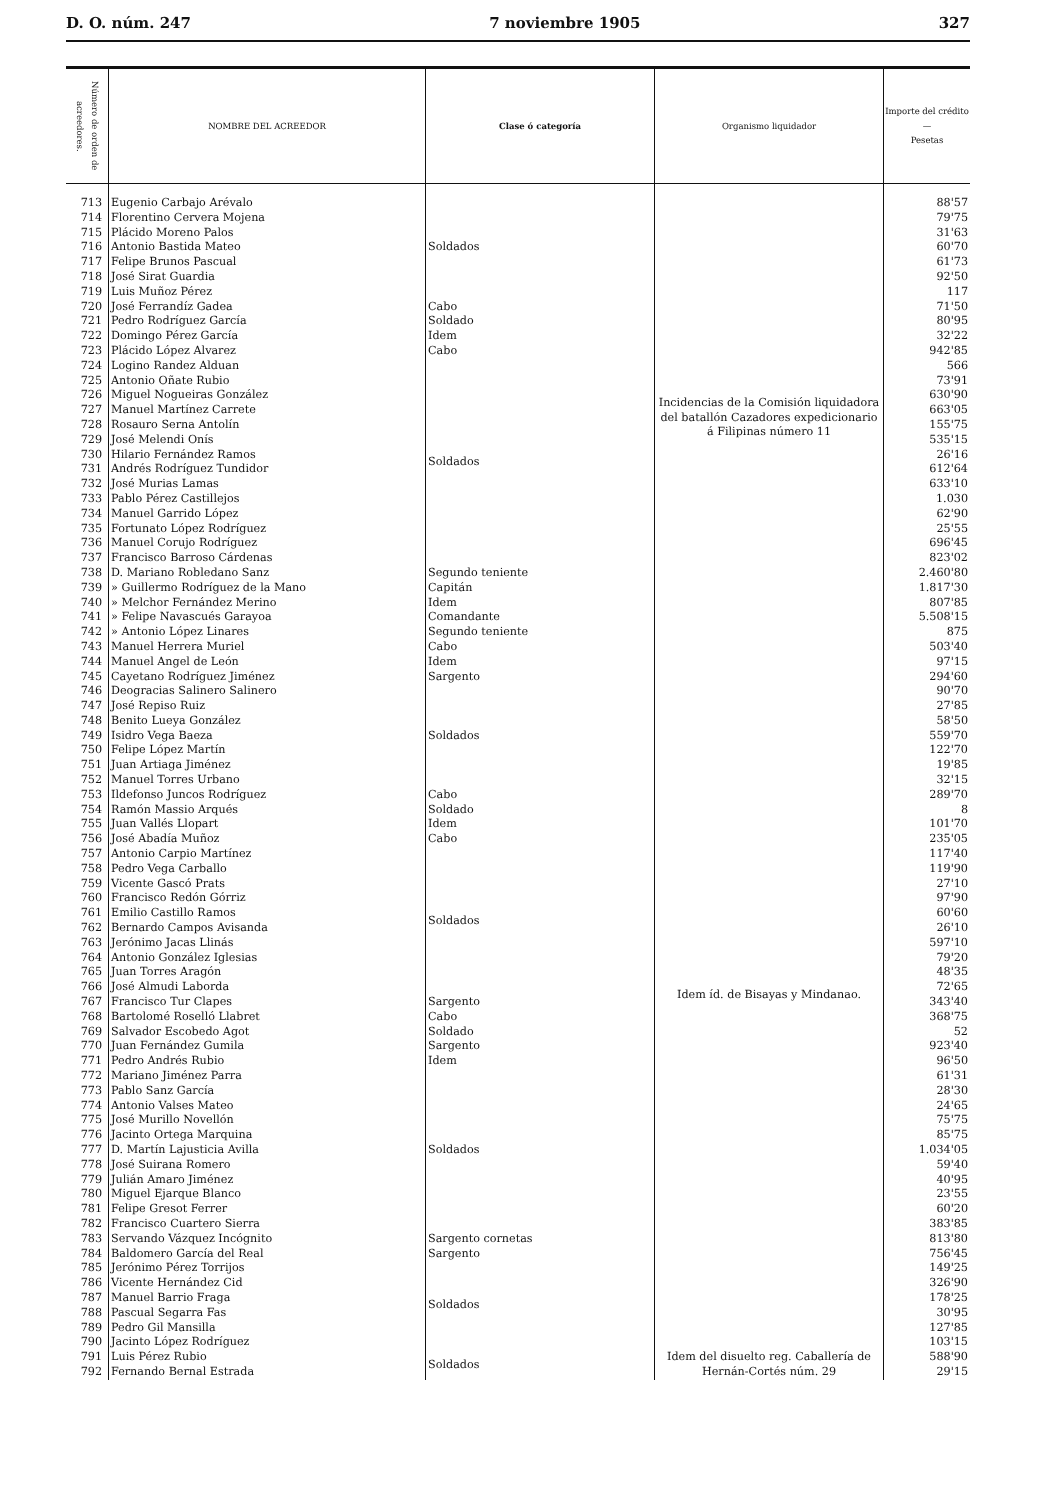D. O. núm. 247 7 noviembre 1905 327
| Número de orden de acreedores. | NOMBRE DEL ACREEDOR | Clase ó categoría | Organismo liquidador | Importe del crédito — Pesetas |
| --- | --- | --- | --- | --- |
| 713 | Eugenio Carbajo Arévalo | Soldados | Incidencias de la Comisión liquidadora del batallón Cazadores expedicionario á Filipinas número 11 | 88'57 |
| 714 | Florentino Cervera Mojena | | | 79'75 |
| 715 | Plácido Moreno Palos | | | 31'63 |
| 716 | Antonio Bastida Mateo | | | 60'70 |
| 717 | Felipe Brunos Pascual | | | 61'73 |
| 718 | José Sirat Guardia | | | 92'50 |
| 719 | Luis Muñoz Pérez | | | 117 |
| 720 | José Ferrandíz Gadea | Cabo | | 71'50 |
| 721 | Pedro Rodríguez García | Soldado | | 80'95 |
| 722 | Domingo Pérez García | Idem | | 32'22 |
| 723 | Plácido López Alvarez | Cabo | | 942'85 |
| 724 | Logino Randez Alduan | Soldados | | 566 |
| 725 | Antonio Oñate Rubio | | | 73'91 |
| 726 | Miguel Nogueiras González | | | 630'90 |
| 727 | Manuel Martínez Carrete | | | 663'05 |
| 728 | Rosauro Serna Antolín | | | 155'75 |
| 729 | José Melendi Onís | | | 535'15 |
| 730 | Hilario Fernández Ramos | | | 26'16 |
| 731 | Andrés Rodríguez Tundidor | | | 612'64 |
| 732 | José Murias Lamas | | | 633'10 |
| 733 | Pablo Pérez Castillejos | | | 1.030 |
| 734 | Manuel Garrido López | | | 62'90 |
| 735 | Fortunato López Rodríguez | | | 25'55 |
| 736 | Manuel Corujo Rodríguez | | | 696'45 |
| 737 | Francisco Barroso Cárdenas | | | 823'02 |
| 738 | D. Mariano Robledano Sanz | Segundo teniente | | 2.460'80 |
| 739 | » Guillermo Rodríguez de la Mano | Capitán | | 1.817'30 |
| 740 | » Melchor Fernández Merino | Idem | | 807'85 |
| 741 | » Felipe Navascués Garayoa | Comandante | | 5.508'15 |
| 742 | » Antonio López Linares | Segundo teniente | | 875 |
| 743 | Manuel Herrera Muriel | Cabo | Idem íd. de Bisayas y Mindanao. | 503'40 |
| 744 | Manuel Angel de León | Idem | | 97'15 |
| 745 | Cayetano Rodríguez Jiménez | Sargento | | 294'60 |
| 746 | Deogracias Salinero Salinero | Soldados | | 90'70 |
| 747 | José Repiso Ruiz | | | 27'85 |
| 748 | Benito Lueya González | | | 58'50 |
| 749 | Isidro Vega Baeza | | | 559'70 |
| 750 | Felipe López Martín | | | 122'70 |
| 751 | Juan Artiaga Jiménez | | | 19'85 |
| 752 | Manuel Torres Urbano | | | 32'15 |
| 753 | Ildefonso Juncos Rodríguez | Cabo | | 289'70 |
| 754 | Ramón Massio Arqués | Soldado | | 8 |
| 755 | Juan Vallés Llopart | Idem | | 101'70 |
| 756 | José Abadía Muñoz | Cabo | | 235'05 |
| 757 | Antonio Carpio Martínez | Soldados | | 117'40 |
| 758 | Pedro Vega Carballo | | | 119'90 |
| 759 | Vicente Gascó Prats | | | 27'10 |
| 760 | Francisco Redón Górriz | | | 97'90 |
| 761 | Emilio Castillo Ramos | | | 60'60 |
| 762 | Bernardo Campos Avisanda | | | 26'10 |
| 763 | Jerónimo Jacas Llinás | | | 597'10 |
| 764 | Antonio González Iglesias | | | 79'20 |
| 765 | Juan Torres Aragón | | | 48'35 |
| 766 | José Almudi Laborda | | | 72'65 |
| 767 | Francisco Tur Clapes | Sargento | | 343'40 |
| 768 | Bartolomé Roselló Llabret | Cabo | | 368'75 |
| 769 | Salvador Escobedo Agot | Soldado | | 52 |
| 770 | Juan Fernández Gumila | Sargento | | 923'40 |
| 771 | Pedro Andrés Rubio | Idem | | 96'50 |
| 772 | Mariano Jiménez Parra | Soldados | | 61'31 |
| 773 | Pablo Sanz García | | | 28'30 |
| 774 | Antonio Valses Mateo | | | 24'65 |
| 775 | José Murillo Novellón | | | 75'75 |
| 776 | Jacinto Ortega Marquina | | | 85'75 |
| 777 | D. Martín Lajusticia Avilla | | | 1.034'05 |
| 778 | José Suirana Romero | | | 59'40 |
| 779 | Julián Amaro Jiménez | | | 40'95 |
| 780 | Miguel Ejarque Blanco | | | 23'55 |
| 781 | Felipe Gresot Ferrer | | | 60'20 |
| 782 | Francisco Cuartero Sierra | | | 383'85 |
| 783 | Servando Vázquez Incógnito | Sargento cornetas | | 813'80 |
| 784 | Baldomero García del Real | Sargento | | 756'45 |
| 785 | Jerónimo Pérez Torrijos | Soldados | | 149'25 |
| 786 | Vicente Hernández Cid | | | 326'90 |
| 787 | Manuel Barrio Fraga | | | 178'25 |
| 788 | Pascual Segarra Fas | | | 30'95 |
| 789 | Pedro Gil Mansilla | | | 127'85 |
| 790 | Jacinto López Rodríguez | | | 103'15 |
| 791 | Luis Pérez Rubio | Soldados | Idem del disuelto reg. Caballería de Hernán-Cortés núm. 29 | 588'90 |
| 792 | Fernando Bernal Estrada | | | 29'15 |